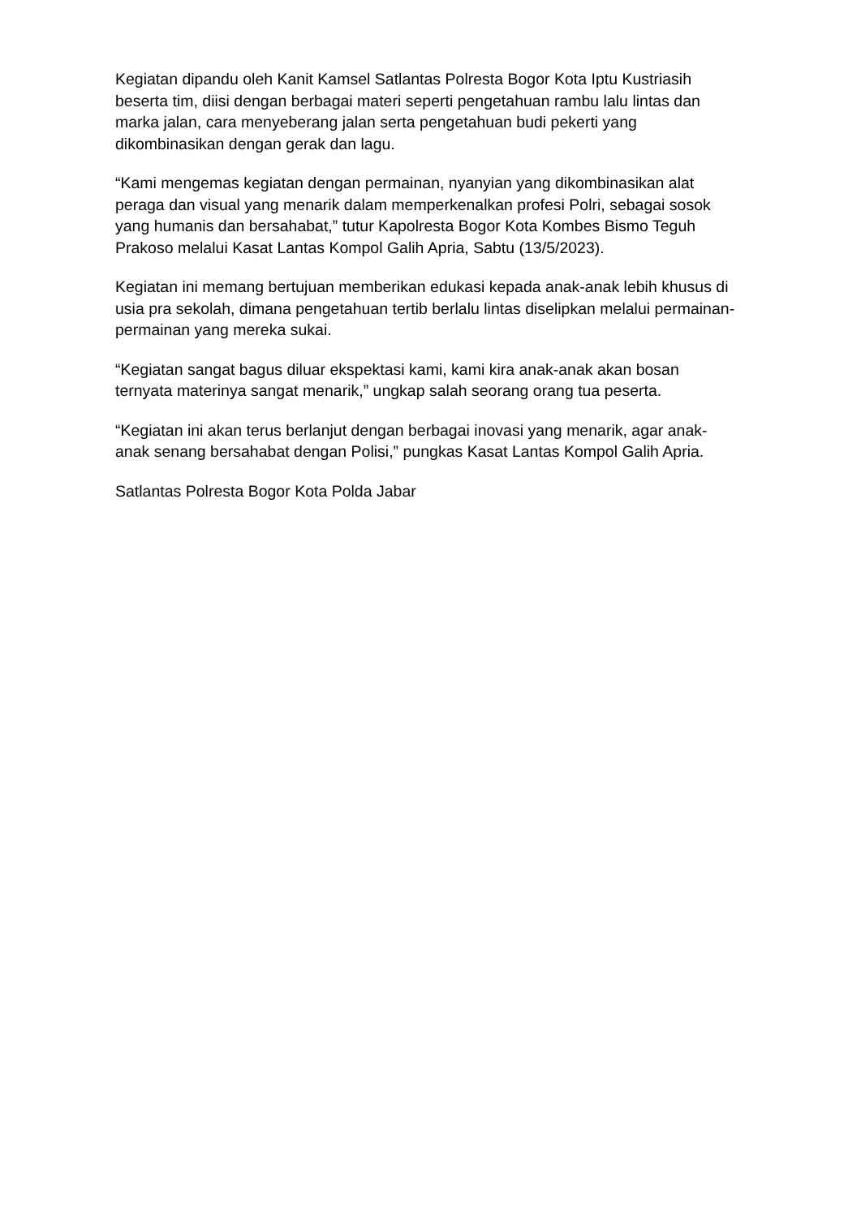Kegiatan dipandu oleh Kanit Kamsel Satlantas Polresta Bogor Kota Iptu Kustriasih beserta tim, diisi dengan berbagai materi seperti pengetahuan rambu lalu lintas dan marka jalan, cara menyeberang jalan serta pengetahuan budi pekerti yang dikombinasikan dengan gerak dan lagu.
“Kami mengemas kegiatan dengan permainan, nyanyian yang dikombinasikan alat peraga dan visual yang menarik dalam memperkenalkan profesi Polri, sebagai sosok yang humanis dan bersahabat,” tutur Kapolresta Bogor Kota Kombes Bismo Teguh Prakoso melalui Kasat Lantas Kompol Galih Apria, Sabtu (13/5/2023).
Kegiatan ini memang bertujuan memberikan edukasi kepada anak-anak lebih khusus di usia pra sekolah, dimana pengetahuan tertib berlalu lintas diselipkan melalui permainan-permainan yang mereka sukai.
“Kegiatan sangat bagus diluar ekspektasi kami, kami kira anak-anak akan bosan ternyata materinya sangat menarik,” ungkap salah seorang orang tua peserta.
“Kegiatan ini akan terus berlanjut dengan berbagai inovasi yang menarik, agar anak-anak senang bersahabat dengan Polisi,” pungkas Kasat Lantas Kompol Galih Apria.
Satlantas Polresta Bogor Kota Polda Jabar